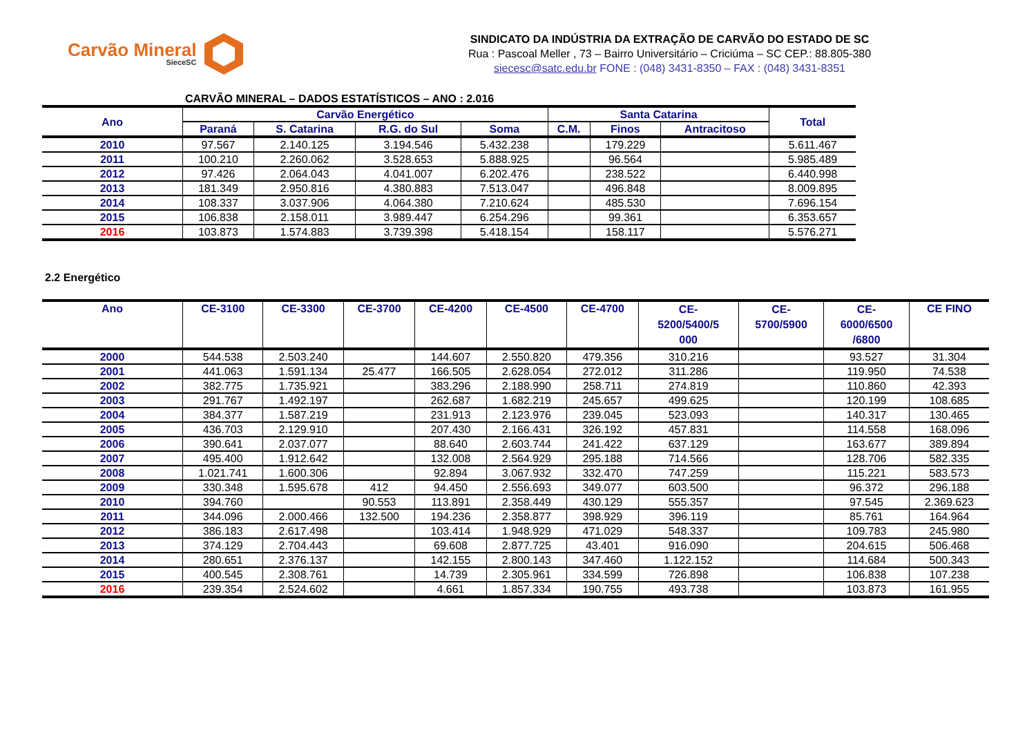Carvão Mineral
SieceSC
SINDICATO DA INDÚSTRIA DA EXTRAÇÃO DE CARVÃO DO ESTADO DE SC
Rua : Pascoal Meller , 73 – Bairro Universitário – Criciúma – SC CEP.: 88.805-380
siecesc@satc.edu.br FONE : (048) 3431-8350 – FAX : (048) 3431-8351
CARVÃO MINERAL – DADOS ESTATÍSTICOS – ANO : 2.016
| Ano | Carvão Energético | | | | Santa Catarina | | | Total |
| --- | --- | --- | --- | --- | --- | --- | --- | --- |
| | Paraná | S. Catarina | R.G. do Sul | Soma | C.M. | Finos | Antracitoso | |
| 2010 | 97.567 | 2.140.125 | 3.194.546 | 5.432.238 | | 179.229 | | 5.611.467 |
| 2011 | 100.210 | 2.260.062 | 3.528.653 | 5.888.925 | | 96.564 | | 5.985.489 |
| 2012 | 97.426 | 2.064.043 | 4.041.007 | 6.202.476 | | 238.522 | | 6.440.998 |
| 2013 | 181.349 | 2.950.816 | 4.380.883 | 7.513.047 | | 496.848 | | 8.009.895 |
| 2014 | 108.337 | 3.037.906 | 4.064.380 | 7.210.624 | | 485.530 | | 7.696.154 |
| 2015 | 106.838 | 2.158.011 | 3.989.447 | 6.254.296 | | 99.361 | | 6.353.657 |
| 2016 | 103.873 | 1.574.883 | 3.739.398 | 5.418.154 | | 158.117 | | 5.576.271 |
2.2 Energético
| Ano | CE-3100 | CE-3300 | CE-3700 | CE-4200 | CE-4500 | CE-4700 | CE- 5200/5400/5 000 | CE- 5700/5900 | CE- 6000/6500 /6800 | CE FINO |
| --- | --- | --- | --- | --- | --- | --- | --- | --- | --- | --- |
| 2000 | 544.538 | 2.503.240 | | 144.607 | 2.550.820 | 479.356 | 310.216 | | 93.527 | 31.304 |
| 2001 | 441.063 | 1.591.134 | 25.477 | 166.505 | 2.628.054 | 272.012 | 311.286 | | 119.950 | 74.538 |
| 2002 | 382.775 | 1.735.921 | | 383.296 | 2.188.990 | 258.711 | 274.819 | | 110.860 | 42.393 |
| 2003 | 291.767 | 1.492.197 | | 262.687 | 1.682.219 | 245.657 | 499.625 | | 120.199 | 108.685 |
| 2004 | 384.377 | 1.587.219 | | 231.913 | 2.123.976 | 239.045 | 523.093 | | 140.317 | 130.465 |
| 2005 | 436.703 | 2.129.910 | | 207.430 | 2.166.431 | 326.192 | 457.831 | | 114.558 | 168.096 |
| 2006 | 390.641 | 2.037.077 | | 88.640 | 2.603.744 | 241.422 | 637.129 | | 163.677 | 389.894 |
| 2007 | 495.400 | 1.912.642 | | 132.008 | 2.564.929 | 295.188 | 714.566 | | 128.706 | 582.335 |
| 2008 | 1.021.741 | 1.600.306 | | 92.894 | 3.067.932 | 332.470 | 747.259 | | 115.221 | 583.573 |
| 2009 | 330.348 | 1.595.678 | 412 | 94.450 | 2.556.693 | 349.077 | 603.500 | | 96.372 | 296.188 |
| 2010 | 394.760 | | 90.553 | 113.891 | 2.358.449 | 430.129 | 555.357 | | 97.545 | 2.369.623 |
| 2011 | 344.096 | 2.000.466 | 132.500 | 194.236 | 2.358.877 | 398.929 | 396.119 | | 85.761 | 164.964 |
| 2012 | 386.183 | 2.617.498 | | 103.414 | 1.948.929 | 471.029 | 548.337 | | 109.783 | 245.980 |
| 2013 | 374.129 | 2.704.443 | | 69.608 | 2.877.725 | 43.401 | 916.090 | | 204.615 | 506.468 |
| 2014 | 280.651 | 2.376.137 | | 142.155 | 2.800.143 | 347.460 | 1.122.152 | | 114.684 | 500.343 |
| 2015 | 400.545 | 2.308.761 | | 14.739 | 2.305.961 | 334.599 | 726.898 | | 106.838 | 107.238 |
| 2016 | 239.354 | 2.524.602 | | 4.661 | 1.857.334 | 190.755 | 493.738 | | 103.873 | 161.955 |